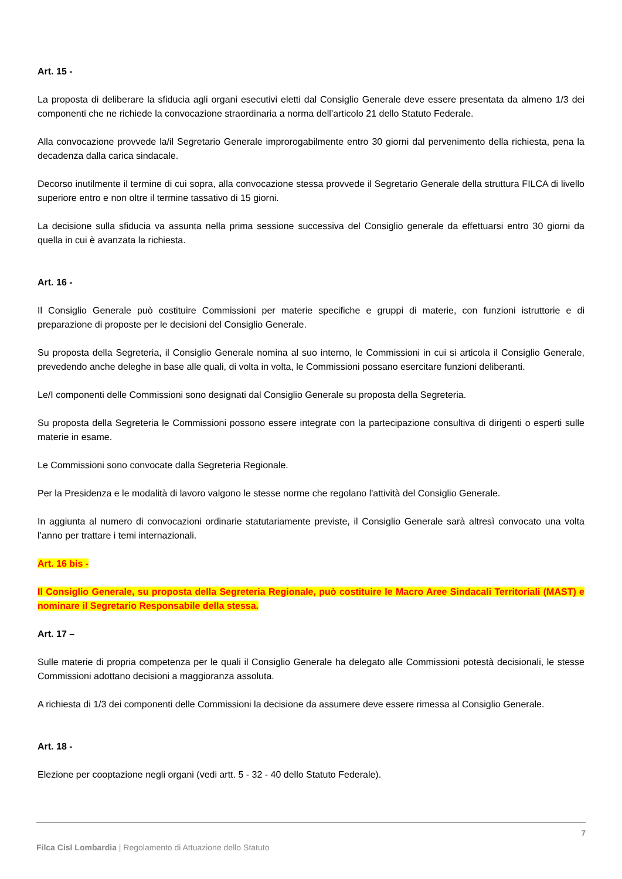Art. 15 -
La proposta di deliberare la sfiducia agli organi esecutivi eletti dal Consiglio Generale deve essere presentata da almeno 1/3 dei componenti che ne richiede la convocazione straordinaria a norma dell’articolo 21 dello Statuto Federale.
Alla convocazione provvede la/il Segretario Generale improrogabilmente entro 30 giorni dal pervenimento della richiesta, pena la decadenza dalla carica sindacale.
Decorso inutilmente il termine di cui sopra, alla convocazione stessa provvede il Segretario Generale della struttura FILCA di livello superiore entro e non oltre il termine tassativo di 15 giorni.
La decisione sulla sfiducia va assunta nella prima sessione successiva del Consiglio generale da effettuarsi entro 30 giorni da quella in cui è avanzata la richiesta.
Art. 16 -
Il Consiglio Generale può costituire Commissioni per materie specifiche e gruppi di materie, con funzioni istruttorie e di preparazione di proposte per le decisioni del Consiglio Generale.
Su proposta della Segreteria, il Consiglio Generale nomina al suo interno, le Commissioni in cui si articola il Consiglio Generale, prevedendo anche deleghe in base alle quali, di volta in volta, le Commissioni possano esercitare funzioni deliberanti.
Le/I componenti delle Commissioni sono designati dal Consiglio Generale su proposta della Segreteria.
Su proposta della Segreteria le Commissioni possono essere integrate con la partecipazione consultiva di dirigenti o esperti sulle materie in esame.
Le Commissioni sono convocate dalla Segreteria Regionale.
Per la Presidenza e le modalità di lavoro valgono le stesse norme che regolano l'attività del Consiglio Generale.
In aggiunta al numero di convocazioni ordinarie statutariamente previste, il Consiglio Generale sarà altresì convocato una volta l’anno per trattare i temi internazionali.
Art. 16 bis -
Il Consiglio Generale, su proposta della Segreteria Regionale, può costituire le Macro Aree Sindacali Territoriali (MAST) e nominare il Segretario Responsabile della stessa.
Art. 17 –
Sulle materie di propria competenza per le quali il Consiglio Generale ha delegato alle Commissioni potestà decisionali, le stesse Commissioni adottano decisioni a maggioranza assoluta.
A richiesta di 1/3 dei componenti delle Commissioni la decisione da assumere deve essere rimessa al Consiglio Generale.
Art. 18 -
Elezione per cooptazione negli organi (vedi artt. 5 - 32 - 40 dello Statuto Federale).
7
Filca Cisl Lombardia | Regolamento di Attuazione dello Statuto